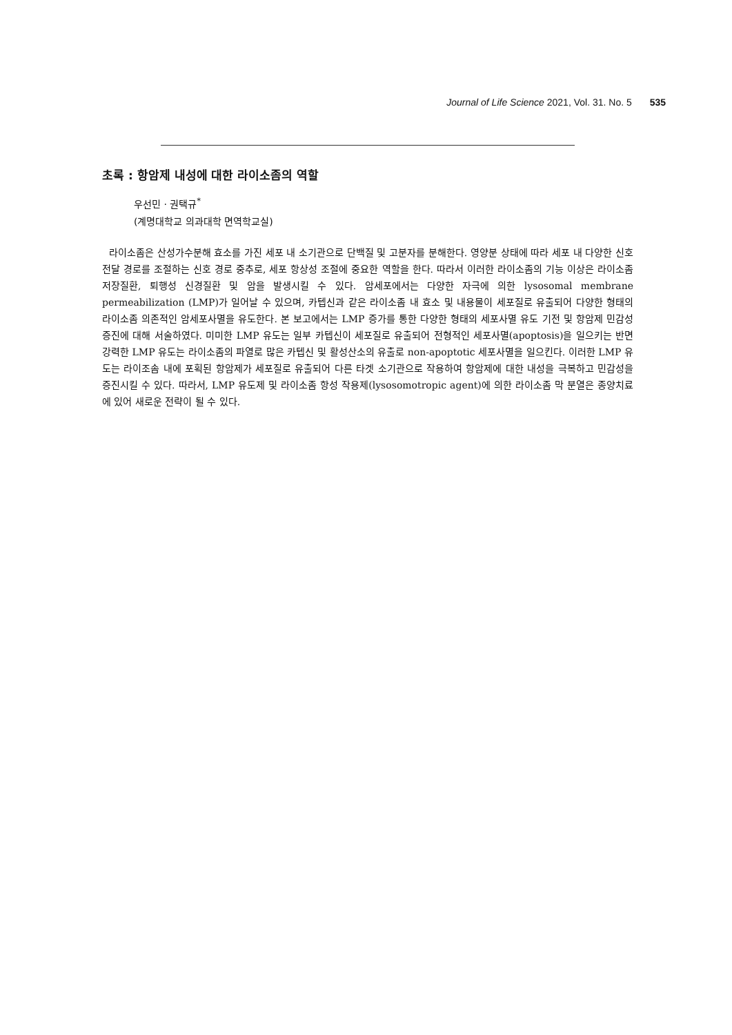Journal of Life Science 2021, Vol. 31. No. 5 535
초록 : 항암제 내성에 대한 라이소좀의 역할
우선민 · 권택규<sup>*</sup>
(계명대학교 의과대학 면역학교실)
라이소좀은 산성가수분해 효소를 가진 세포 내 소기관으로 단백질 및 고분자를 분해한다. 영양분 상태에 따라 세포 내 다양한 신호 전달 경로를 조절하는 신호 경로 중추로, 세포 항상성 조절에 중요한 역할을 한다. 따라서 이러한 라이소좀의 기능 이상은 라이소좀 저장질환, 퇴행성 신경질환 및 암을 발생시킬 수 있다. 암세포에서는 다양한 자극에 의한 lysosomal membrane permeabilization (LMP)가 일어날 수 있으며, 카텝신과 같은 라이소좀 내 효소 및 내용물이 세포질로 유출되어 다양한 형태의 라이소좀 의존적인 암세포사멸을 유도한다. 본 보고에서는 LMP 증가를 통한 다양한 형태의 세포사멸 유도 기전 및 항암제 민감성 증진에 대해 서술하였다. 미미한 LMP 유도는 일부 카텝신이 세포질로 유출되어 전형적인 세포사멸(apoptosis)을 일으키는 반면 강력한 LMP 유도는 라이소좀의 파열로 많은 카텝신 및 활성산소의 유출로 non-apoptotic 세포사멸을 일으킨다. 이러한 LMP 유도는 라이조솜 내에 포획된 항암제가 세포질로 유출되어 다른 타겟 소기관으로 작용하여 항암제에 대한 내성을 극복하고 민감성을 증진시킬 수 있다. 따라서, LMP 유도제 및 라이소좀 항성 작용제(lysosomotropic agent)에 의한 라이소좀 막 분열은 종양치료에 있어 새로운 전략이 될 수 있다.